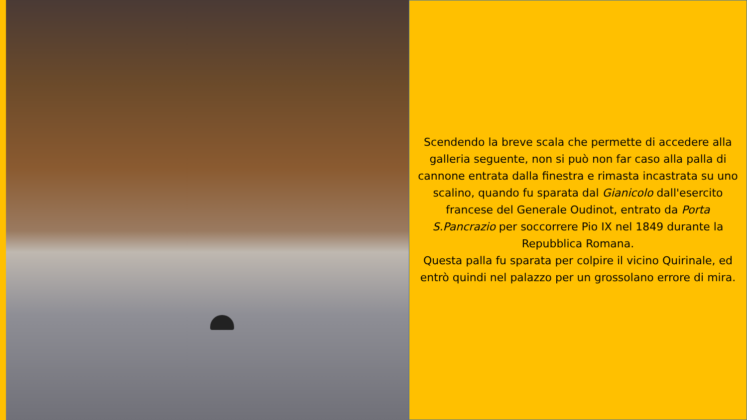Scendendo la breve scala che permette di accedere alla galleria seguente, non si può non far caso alla palla di cannone entrata dalla finestra e rimasta incastrata su uno scalino, quando fu sparata dal Gianicolo dall'esercito francese del Generale Oudinot, entrato da Porta S.Pancrazio per soccorrere Pio IX nel 1849 durante la Repubblica Romana.
Questa palla fu sparata per colpire il vicino Quirinale, ed entrò quindi nel palazzo per un grossolano errore di mira.